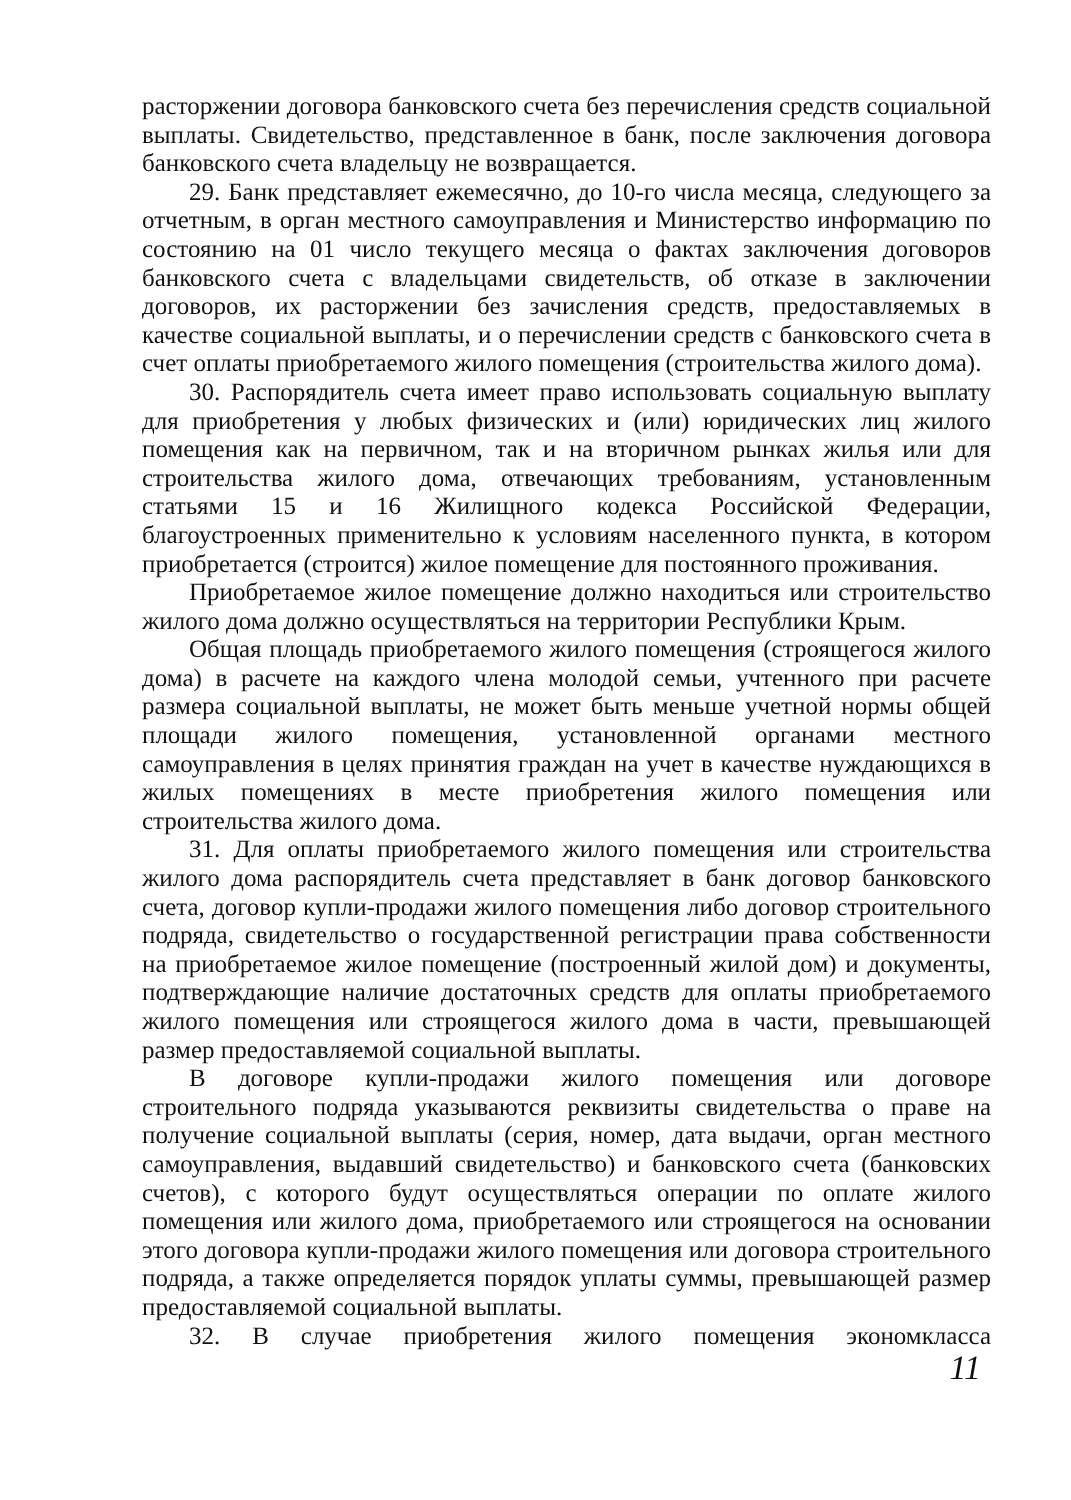расторжении договора банковского счета без перечисления средств социальной выплаты. Свидетельство, представленное в банк, после заключения договора банковского счета владельцу не возвращается.
29. Банк представляет ежемесячно, до 10-го числа месяца, следующего за отчетным, в орган местного самоуправления и Министерство информацию по состоянию на 01 число текущего месяца о фактах заключения договоров банковского счета с владельцами свидетельств, об отказе в заключении договоров, их расторжении без зачисления средств, предоставляемых в качестве социальной выплаты, и о перечислении средств с банковского счета в счет оплаты приобретаемого жилого помещения (строительства жилого дома).
30. Распорядитель счета имеет право использовать социальную выплату для приобретения у любых физических и (или) юридических лиц жилого помещения как на первичном, так и на вторичном рынках жилья или для строительства жилого дома, отвечающих требованиям, установленным статьями 15 и 16 Жилищного кодекса Российской Федерации, благоустроенных применительно к условиям населенного пункта, в котором приобретается (строится) жилое помещение для постоянного проживания.
Приобретаемое жилое помещение должно находиться или строительство жилого дома должно осуществляться на территории Республики Крым.
Общая площадь приобретаемого жилого помещения (строящегося жилого дома) в расчете на каждого члена молодой семьи, учтенного при расчете размера социальной выплаты, не может быть меньше учетной нормы общей площади жилого помещения, установленной органами местного самоуправления в целях принятия граждан на учет в качестве нуждающихся в жилых помещениях в месте приобретения жилого помещения или строительства жилого дома.
31. Для оплаты приобретаемого жилого помещения или строительства жилого дома распорядитель счета представляет в банк договор банковского счета, договор купли-продажи жилого помещения либо договор строительного подряда, свидетельство о государственной регистрации права собственности на приобретаемое жилое помещение (построенный жилой дом) и документы, подтверждающие наличие достаточных средств для оплаты приобретаемого жилого помещения или строящегося жилого дома в части, превышающей размер предоставляемой социальной выплаты.
В договоре купли-продажи жилого помещения или договоре строительного подряда указываются реквизиты свидетельства о праве на получение социальной выплаты (серия, номер, дата выдачи, орган местного самоуправления, выдавший свидетельство) и банковского счета (банковских счетов), с которого будут осуществляться операции по оплате жилого помещения или жилого дома, приобретаемого или строящегося на основании этого договора купли-продажи жилого помещения или договора строительного подряда, а также определяется порядок уплаты суммы, превышающей размер предоставляемой социальной выплаты.
32. В случае приобретения жилого помещения экономкласса
11